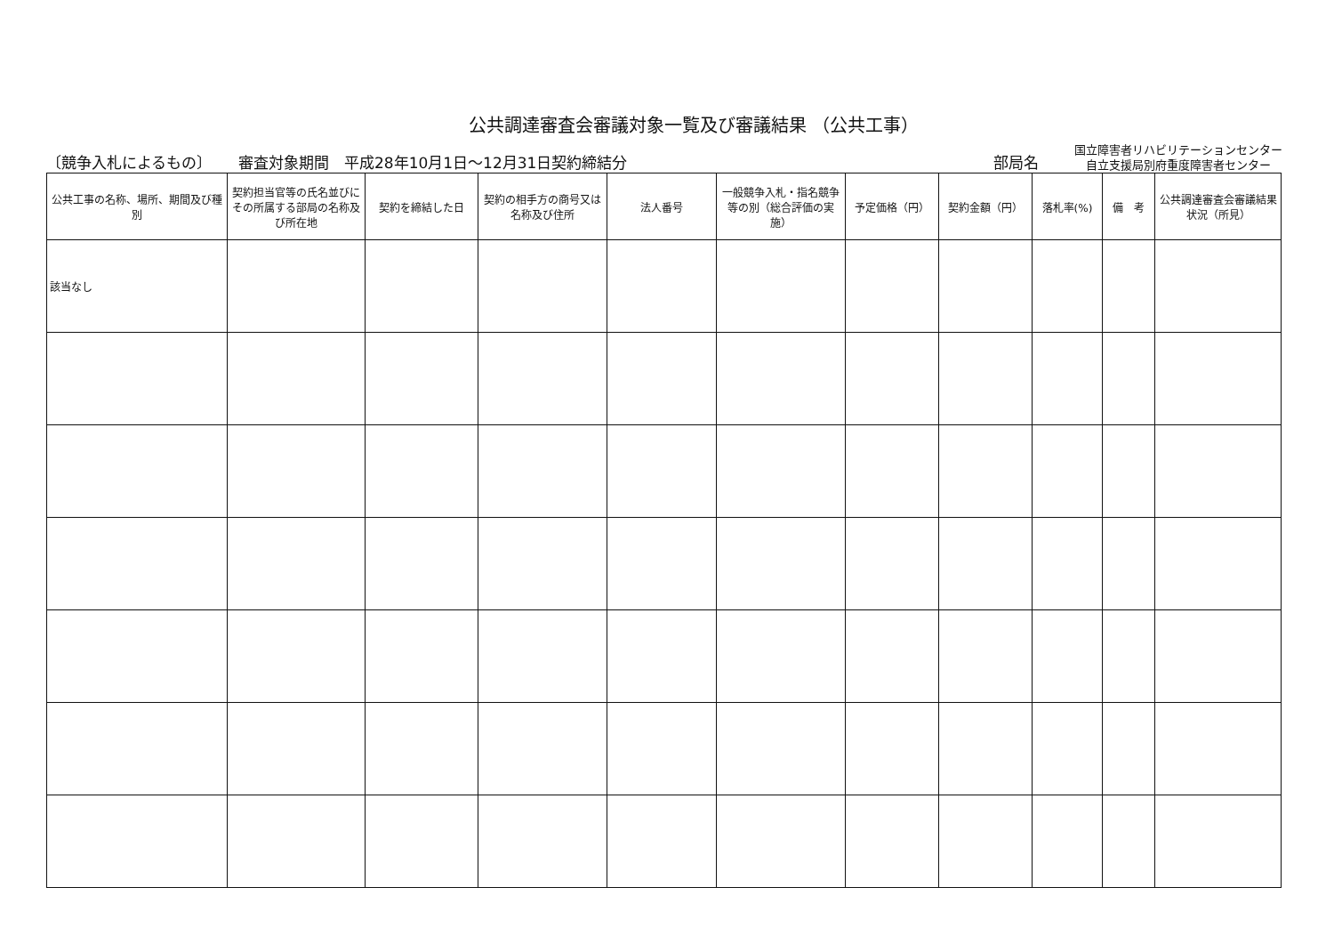公共調達審査会審議対象一覧及び審議結果 （公共工事）
〔競争入札によるもの〕 審査対象期間　平成28年10月1日～12月31日契約締結分 部局名 国立障害者リハビリテーションセンター
自立支援局別府重度障害者センター
| 公共工事の名称、場所、期間及び種別 | 契約担当官等の氏名並びにその所属する部局の名称及び所在地 | 契約を締結した日 | 契約の相手方の商号又は名称及び住所 | 法人番号 | 一般競争入札・指名競争等の別（総合評価の実施） | 予定価格（円） | 契約金額（円） | 落札率(%) | 備 考 | 公共調達審査会審議結果状況（所見） |
| --- | --- | --- | --- | --- | --- | --- | --- | --- | --- | --- |
| 該当なし | | | | | | | | | | |